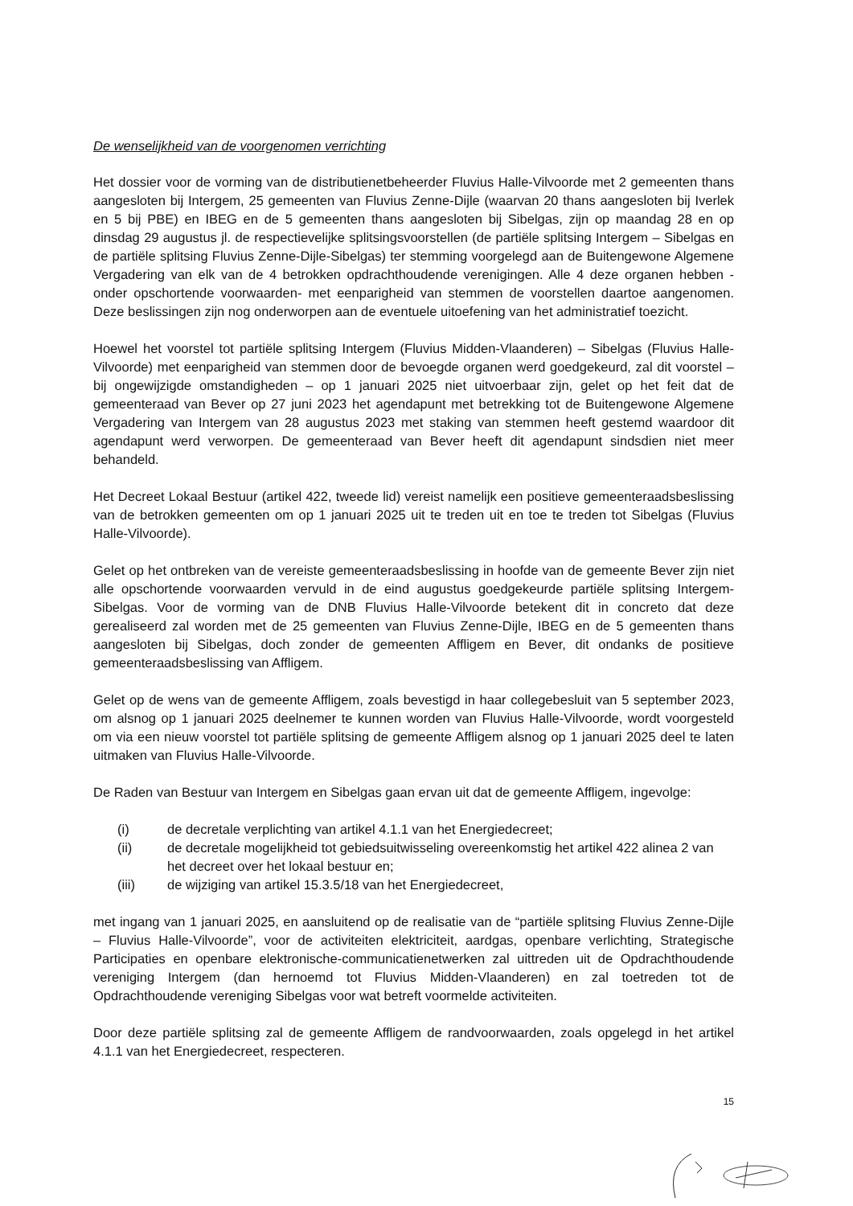De wenselijkheid van de voorgenomen verrichting
Het dossier voor de vorming van de distributienetbeheerder Fluvius Halle-Vilvoorde met 2 gemeenten thans aangesloten bij Intergem, 25 gemeenten van Fluvius Zenne-Dijle (waarvan 20 thans aangesloten bij Iverlek en 5 bij PBE) en IBEG en de 5 gemeenten thans aangesloten bij Sibelgas, zijn op maandag 28 en op dinsdag 29 augustus jl. de respectievelijke splitsingsvoorstellen (de partiële splitsing Intergem – Sibelgas en de partiële splitsing Fluvius Zenne-Dijle-Sibelgas) ter stemming voorgelegd aan de Buitengewone Algemene Vergadering van elk van de 4 betrokken opdrachthoudende verenigingen. Alle 4 deze organen hebben -onder opschortende voorwaarden- met eenparigheid van stemmen de voorstellen daartoe aangenomen. Deze beslissingen zijn nog onderworpen aan de eventuele uitoefening van het administratief toezicht.
Hoewel het voorstel tot partiële splitsing Intergem (Fluvius Midden-Vlaanderen) – Sibelgas (Fluvius Halle-Vilvoorde) met eenparigheid van stemmen door de bevoegde organen werd goedgekeurd, zal dit voorstel – bij ongewijzigde omstandigheden – op 1 januari 2025 niet uitvoerbaar zijn, gelet op het feit dat de gemeenteraad van Bever op 27 juni 2023 het agendapunt met betrekking tot de Buitengewone Algemene Vergadering van Intergem van 28 augustus 2023 met staking van stemmen heeft gestemd waardoor dit agendapunt werd verworpen. De gemeenteraad van Bever heeft dit agendapunt sindsdien niet meer behandeld.
Het Decreet Lokaal Bestuur (artikel 422, tweede lid) vereist namelijk een positieve gemeenteraadsbeslissing van de betrokken gemeenten om op 1 januari 2025 uit te treden uit en toe te treden tot Sibelgas (Fluvius Halle-Vilvoorde).
Gelet op het ontbreken van de vereiste gemeenteraadsbeslissing in hoofde van de gemeente Bever zijn niet alle opschortende voorwaarden vervuld in de eind augustus goedgekeurde partiële splitsing Intergem-Sibelgas. Voor de vorming van de DNB Fluvius Halle-Vilvoorde betekent dit in concreto dat deze gerealiseerd zal worden met de 25 gemeenten van Fluvius Zenne-Dijle, IBEG en de 5 gemeenten thans aangesloten bij Sibelgas, doch zonder de gemeenten Affligem en Bever, dit ondanks de positieve gemeenteraadsbeslissing van Affligem.
Gelet op de wens van de gemeente Affligem, zoals bevestigd in haar collegebesluit van 5 september 2023, om alsnog op 1 januari 2025 deelnemer te kunnen worden van Fluvius Halle-Vilvoorde, wordt voorgesteld om via een nieuw voorstel tot partiële splitsing de gemeente Affligem alsnog op 1 januari 2025 deel te laten uitmaken van Fluvius Halle-Vilvoorde.
De Raden van Bestuur van Intergem en Sibelgas gaan ervan uit dat de gemeente Affligem, ingevolge:
(i) de decretale verplichting van artikel 4.1.1 van het Energiedecreet;
(ii) de decretale mogelijkheid tot gebiedsuitwisseling overeenkomstig het artikel 422 alinea 2 van het decreet over het lokaal bestuur en;
(iii) de wijziging van artikel 15.3.5/18 van het Energiedecreet,
met ingang van 1 januari 2025, en aansluitend op de realisatie van de “partiële splitsing Fluvius Zenne-Dijle – Fluvius Halle-Vilvoorde”, voor de activiteiten elektriciteit, aardgas, openbare verlichting, Strategische Participaties en openbare elektronische-communicatienetwerken zal uittreden uit de Opdrachthoudende vereniging Intergem (dan hernoemd tot Fluvius Midden-Vlaanderen) en zal toetreden tot de Opdrachthoudende vereniging Sibelgas voor wat betreft voormelde activiteiten.
Door deze partiële splitsing zal de gemeente Affligem de randvoorwaarden, zoals opgelegd in het artikel 4.1.1 van het Energiedecreet, respecteren.
15